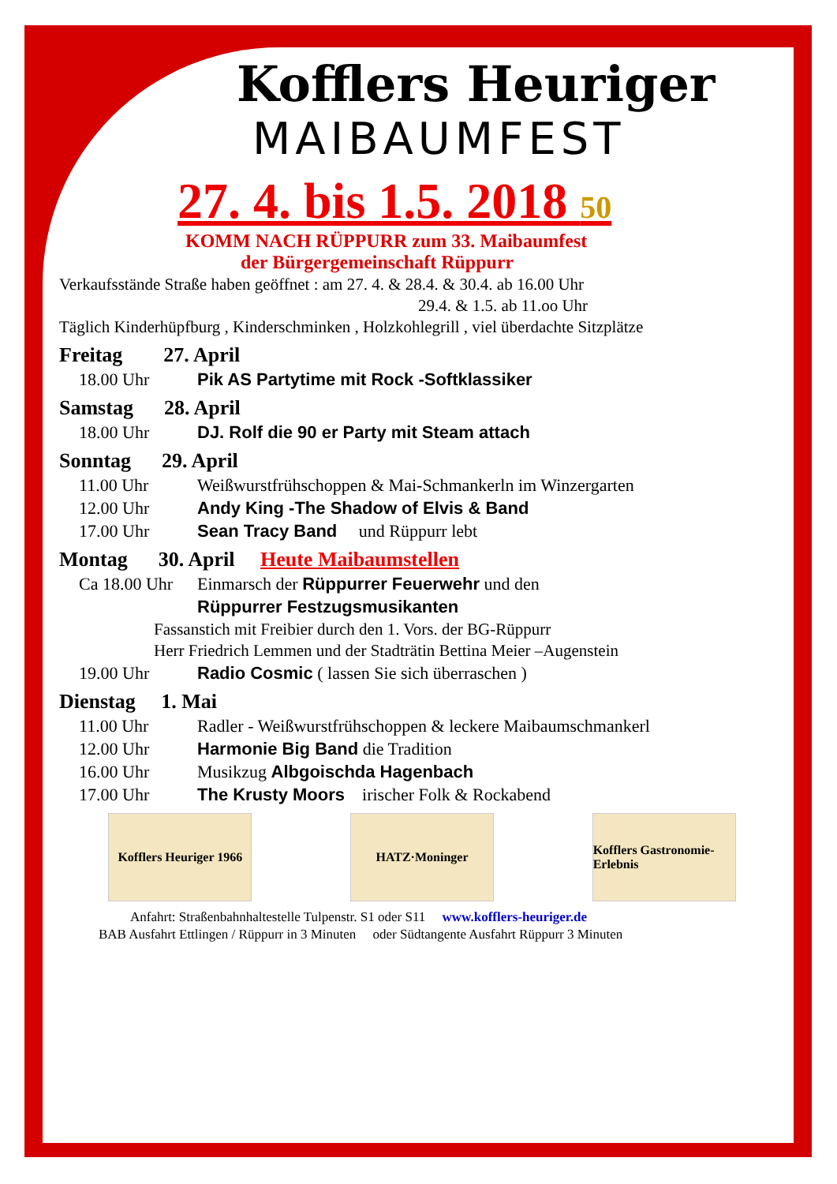Kofflers Heuriger
MAIBAUMFEST
27. 4. bis 1.5. 2018 50
KOMM NACH RÜPPURR zum 33. Maibaumfest
der Bürgergemeinschaft Rüppurr
Verkaufsstände Straße haben geöffnet : am 27. 4. & 28.4. & 30.4. ab 16.00 Uhr
29.4. & 1.5. ab 11.oo Uhr
Täglich Kinderhüpfburg , Kinderschminken , Holzkohlegrill , viel überdachte Sitzplätze
Freitag 27. April
18.00 Uhr Pik AS Partytime mit Rock -Softklassiker
Samstag 28. April
18.00 Uhr DJ. Rolf die 90 er Party mit Steam attach
Sonntag 29. April
11.00 Uhr Weißwurstfrühschoppen & Mai-Schmankerln im Winzergarten
12.00 Uhr Andy King -The Shadow of Elvis & Band
17.00 Uhr Sean Tracy Band und Rüppurr lebt
Montag 30. April Heute Maibaumstellen
Ca 18.00 Uhr Einmarsch der Rüppurrer Feuerwehr und den
Rüppurrer Festzugsmusikanten
Fassanstich mit Freibier durch den 1. Vors. der BG-Rüppurr
Herr Friedrich Lemmen und der Stadträtin Bettina Meier –Augenstein
19.00 Uhr Radio Cosmic ( lassen Sie sich überraschen )
Dienstag 1. Mai
11.00 Uhr Radler - Weißwurstfrühschoppen & leckere Maibaumschmankerl
12.00 Uhr Harmonie Big Band die Tradition
16.00 Uhr Musikzug Albgoischda Hagenbach
17.00 Uhr The Krusty Moors irischer Folk & Rockabend
Kofflers Heuriger 1966
HATZ·Moninger Kofflers Gastronomie-Erlebnis
Anfahrt: Straßenbahnhaltestelle Tulpenstr. S1 oder S11 www.kofflers-heuriger.de
BAB Ausfahrt Ettlingen / Rüppurr in 3 Minuten oder Südtangente Ausfahrt Rüppurr 3 Minuten